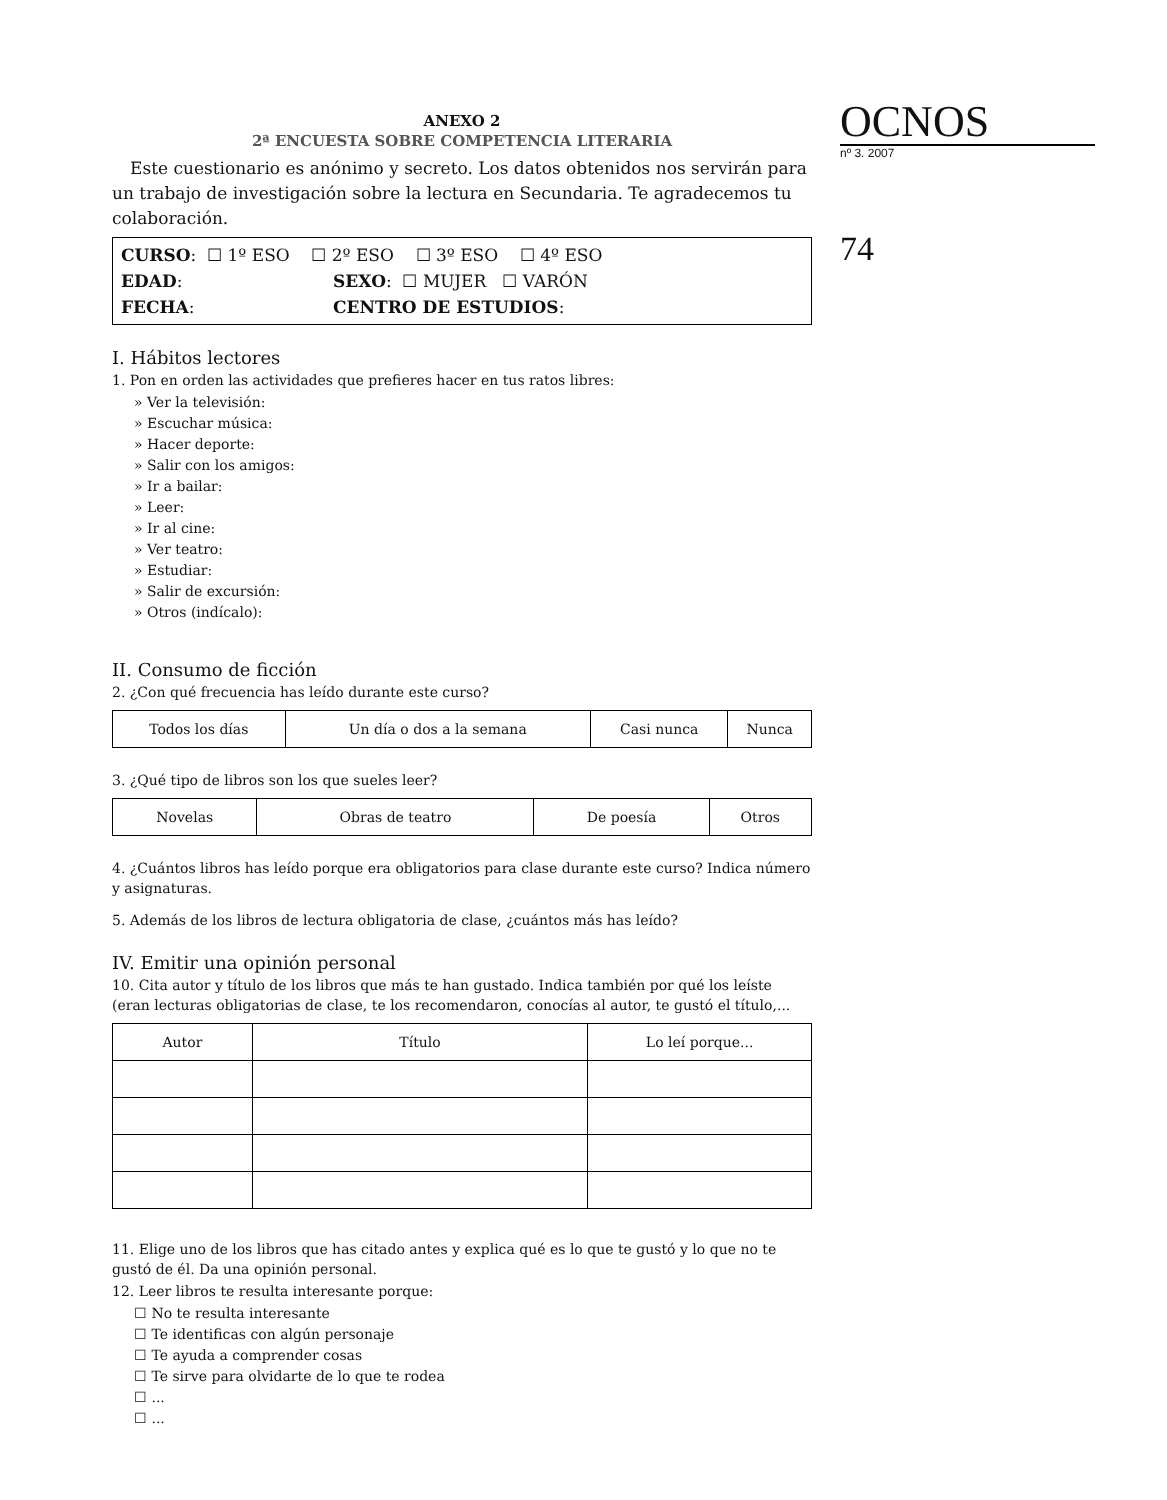ANEXO 2
2ª ENCUESTA SOBRE COMPETENCIA LITERARIA
Este cuestionario es anónimo y secreto. Los datos obtenidos nos servirán para un trabajo de investigación sobre la lectura en Secundaria. Te agradecemos tu colaboración.
CURSO: ☐ 1º ESO ☐ 2º ESO ☐ 3º ESO ☐ 4º ESO
EDAD: SEXO: ☐ MUJER ☐ VARÓN
FECHA: CENTRO DE ESTUDIOS:
I. Hábitos lectores
1. Pon en orden las actividades que prefieres hacer en tus ratos libres:
» Ver la televisión:
» Escuchar música:
» Hacer deporte:
» Salir con los amigos:
» Ir a bailar:
» Leer:
» Ir al cine:
» Ver teatro:
» Estudiar:
» Salir de excursión:
» Otros (indícalo):
II. Consumo de ficción
2. ¿Con qué frecuencia has leído durante este curso?
| Todos los días | Un día o dos a la semana | Casi nunca | Nunca |
3. ¿Qué tipo de libros son los que sueles leer?
| Novelas | Obras de teatro | De poesía | Otros |
4. ¿Cuántos libros has leído porque era obligatorios para clase durante este curso? Indica número y asignaturas.
5. Además de los libros de lectura obligatoria de clase, ¿cuántos más has leído?
IV. Emitir una opinión personal
10. Cita autor y título de los libros que más te han gustado. Indica también por qué los leíste (eran lecturas obligatorias de clase, te los recomendaron, conocías al autor, te gustó el título,...
| Autor | Título | Lo leí porque... |
| --- | --- | --- |
11. Elige uno de los libros que has citado antes y explica qué es lo que te gustó y lo que no te gustó de él. Da una opinión personal.
12. Leer libros te resulta interesante porque:
☐ No te resulta interesante
☐ Te identificas con algún personaje
☐ Te ayuda a comprender cosas
☐ Te sirve para olvidarte de lo que te rodea
☐ ...
☐ ...
OCNOS
nº 3. 2007
74